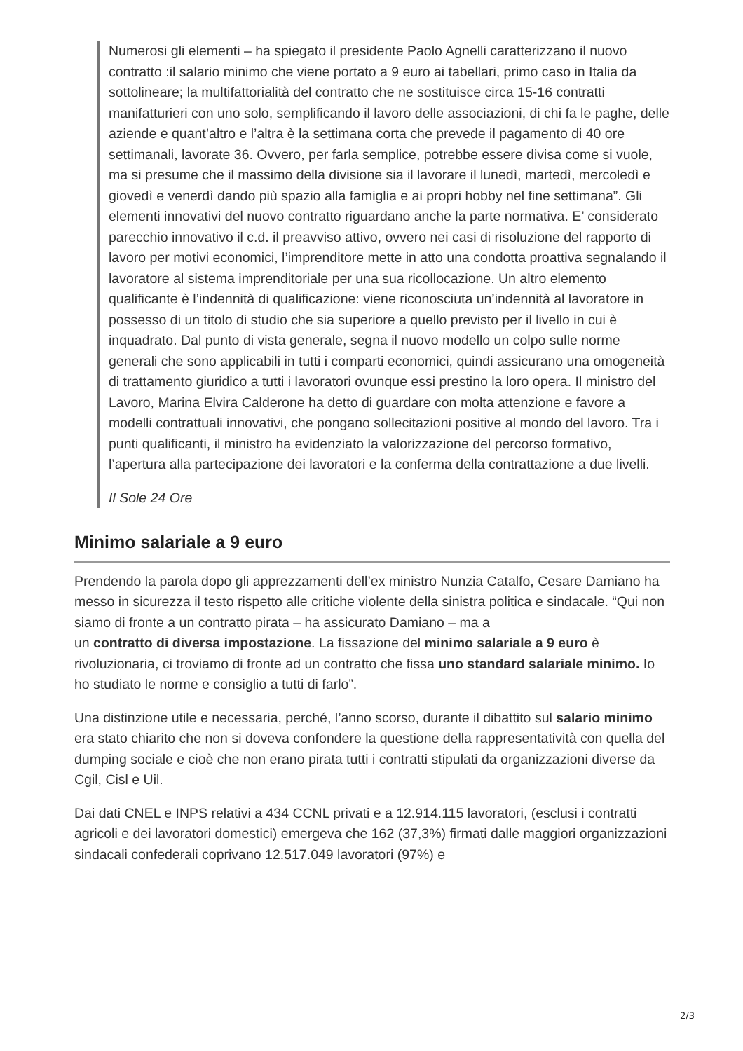Numerosi gli elementi – ha spiegato il presidente Paolo Agnelli caratterizzano il nuovo contratto :il salario minimo che viene portato a 9 euro ai tabellari, primo caso in Italia da sottolineare; la multifattorialità del contratto che ne sostituisce circa 15-16 contratti manifatturieri con uno solo, semplificando il lavoro delle associazioni, di chi fa le paghe, delle aziende e quant’altro e l’altra è la settimana corta che prevede il pagamento di 40 ore settimanali, lavorate 36. Ovvero, per farla semplice, potrebbe essere divisa come si vuole, ma si presume che il massimo della divisione sia il lavorare il lunedì, martedì, mercoledì e giovedì e venerdì dando più spazio alla famiglia e ai propri hobby nel fine settimana”. Gli elementi innovativi del nuovo contratto riguardano anche la parte normativa. E’ considerato parecchio innovativo il c.d. il preavviso attivo, ovvero nei casi di risoluzione del rapporto di lavoro per motivi economici, l’imprenditore mette in atto una condotta proattiva segnalando il lavoratore al sistema imprenditoriale per una sua ricollocazione. Un altro elemento qualificante è l’indennità di qualificazione: viene riconosciuta un’indennità al lavoratore in possesso di un titolo di studio che sia superiore a quello previsto per il livello in cui è inquadrato. Dal punto di vista generale, segna il nuovo modello un colpo sulle norme generali che sono applicabili in tutti i comparti economici, quindi assicurano una omogeneità di trattamento giuridico a tutti i lavoratori ovunque essi prestino la loro opera. Il ministro del Lavoro, Marina Elvira Calderone ha detto di guardare con molta attenzione e favore a modelli contrattuali innovativi, che pongano sollecitazioni positive al mondo del lavoro. Tra i punti qualificanti, il ministro ha evidenziato la valorizzazione del percorso formativo, l’apertura alla partecipazione dei lavoratori e la conferma della contrattazione a due livelli.
Il Sole 24 Ore
Minimo salariale a 9 euro
Prendendo la parola dopo gli apprezzamenti dell’ex ministro Nunzia Catalfo, Cesare Damiano ha messo in sicurezza il testo rispetto alle critiche violente della sinistra politica e sindacale. “Qui non siamo di fronte a un contratto pirata – ha assicurato Damiano – ma a
un contratto di diversa impostazione. La fissazione del minimo salariale a 9 euro è rivoluzionaria, ci troviamo di fronte ad un contratto che fissa uno standard salariale minimo. Io ho studiato le norme e consiglio a tutti di farlo”.
Una distinzione utile e necessaria, perché, l’anno scorso, durante il dibattito sul salario minimo era stato chiarito che non si doveva confondere la questione della rappresentatività con quella del dumping sociale e cioè che non erano pirata tutti i contratti stipulati da organizzazioni diverse da Cgil, Cisl e Uil.
Dai dati CNEL e INPS relativi a 434 CCNL privati e a 12.914.115 lavoratori, (esclusi i contratti agricoli e dei lavoratori domestici) emergeva che 162 (37,3%) firmati dalle maggiori organizzazioni sindacali confederali coprivano 12.517.049 lavoratori (97%) e
2/3